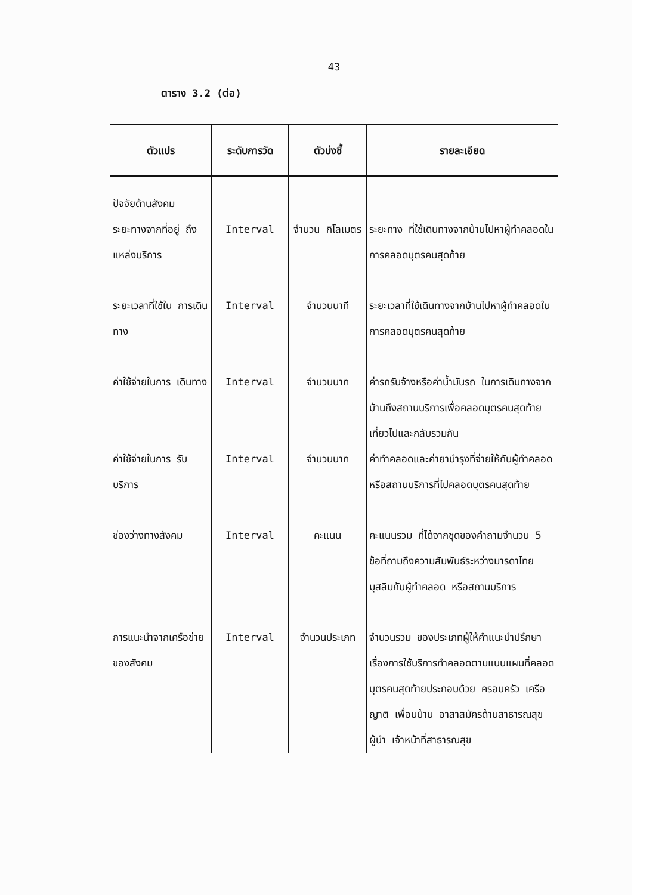43
ตาราง 3.2 (ต่อ)
| ตัวแปร | ระดับการวัด | ตัวบ่งชี้ | รายละเอียด |
| --- | --- | --- | --- |
| ปัจจัยด้านสังคม | | | |
| ระยะทางจากที่อยู่ ถึงแหล่งบริการ | Interval | จำนวน กิโลเมตร | ระยะทาง ที่ใช้เดินทางจากบ้านไปหาผู้ทำคลอดในการคลอดบุตรคนสุดท้าย |
| ระยะเวลาที่ใช้ใน การเดินทาง | Interval | จำนวนนาที | ระยะเวลาที่ใช้เดินทางจากบ้านไปหาผู้ทำคลอดในการคลอดบุตรคนสุดท้าย |
| ค่าใช้จ่ายในการ เดินทาง | Interval | จำนวนบาท | ค่ารถรับจ้างหรือค่าน้ำมันรถ ในการเดินทางจากบ้านถึงสถานบริการเพื่อคลอดบุตรคนสุดท้ายเที่ยวไปและกลับรวมกัน |
| ค่าใช้จ่ายในการ รับบริการ | Interval | จำนวนบาท | ค่าทำคลอดและค่ายาบำรุงที่จ่ายให้กับผู้ทำคลอด หรือสถานบริการที่ไปคลอดบุตรคนสุดท้าย |
| ช่องว่างทางสังคม | Interval | คะแนน | คะแนนรวม ที่ได้จากชุดของคำถามจำนวน 5 ข้อที่ถามถึงความสัมพันธ์ระหว่างมารดาไทยมุสลิมกับผู้ทำคลอด หรือสถานบริการ |
| การแนะนำจากเครือข่ายของสังคม | Interval | จำนวนประเภท | จำนวนรวม ของประเภทผู้ให้คำแนะนำปรึกษา เรื่องการใช้บริการทำคลอดตามแบบแผนที่คลอดบุตรคนสุดท้ายประกอบด้วย ครอบครัว เครือญาติ เพื่อนบ้าน อาสาสมัครด้านสาธารณสุข ผู้นำ เจ้าหน้าที่สาธารณสุข |